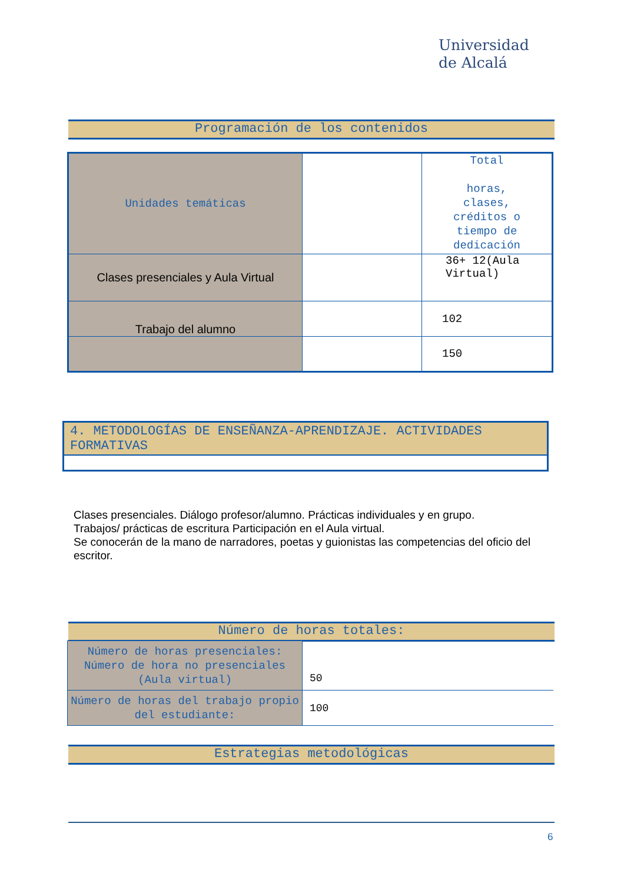Universidad
de Alcalá
Programación de los contenidos
| Unidades temáticas | | Total horas, clases, créditos o tiempo de dedicación |
| Clases presenciales y Aula Virtual | | 36+ 12(Aula Virtual) |
| Trabajo del alumno | | 102 |
| | | 150 |
4. METODOLOGÍAS DE ENSEÑANZA-APRENDIZAJE. ACTIVIDADES FORMATIVAS
Clases presenciales. Diálogo profesor/alumno. Prácticas individuales y en grupo.
Trabajos/ prácticas de escritura Participación en el Aula virtual.
Se conocerán de la mano de narradores, poetas y guionistas las competencias del oficio del escritor.
Número de horas totales:
| Número de horas presenciales: Número de hora no presenciales (Aula virtual) | 50 |
| Número de horas del trabajo propio del estudiante: | 100 |
Estrategias metodológicas
6